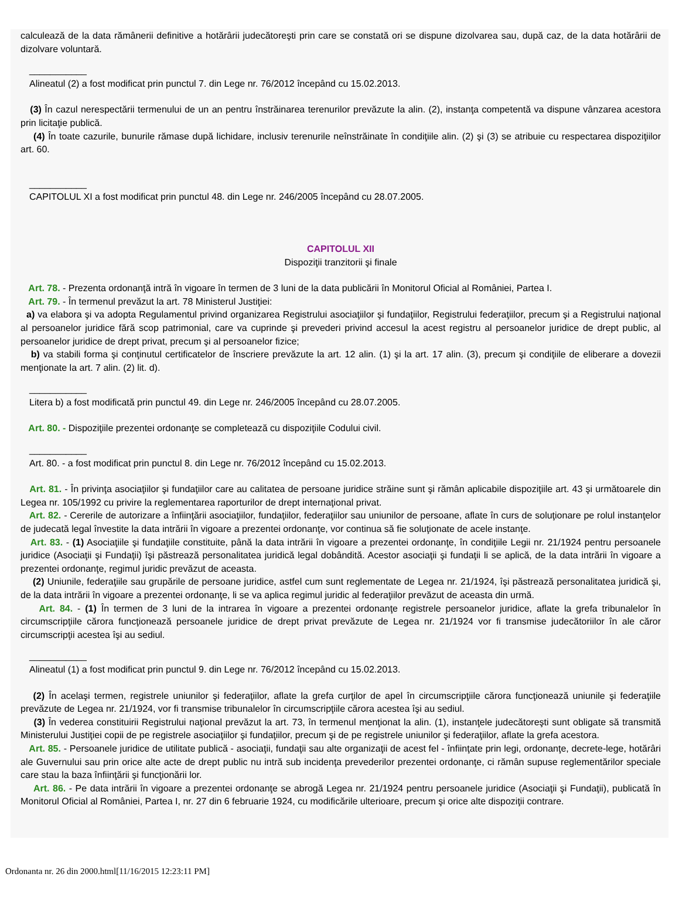calculează de la data rămânerii definitive a hotărârii judecătoreşti prin care se constată ori se dispune dizolvarea sau, după caz, de la data hotărârii de dizolvare voluntară.
___________
Alineatul (2) a fost modificat prin punctul 7. din Lege nr. 76/2012 începând cu 15.02.2013.
(3) În cazul nerespectării termenului de un an pentru înstrăinarea terenurilor prevăzute la alin. (2), instanţa competentă va dispune vânzarea acestora prin licitaţie publică.
(4) În toate cazurile, bunurile rămase după lichidare, inclusiv terenurile neînstrăinate în condiţiile alin. (2) şi (3) se atribuie cu respectarea dispoziţiilor art. 60.
___________
CAPITOLUL XI a fost modificat prin punctul 48. din Lege nr. 246/2005 începând cu 28.07.2005.
CAPITOLUL XII
Dispoziţii tranzitorii şi finale
Art. 78. - Prezenta ordonanţă intră în vigoare în termen de 3 luni de la data publicării în Monitorul Oficial al României, Partea I.
Art. 79. - În termenul prevăzut la art. 78 Ministerul Justiţiei:
a) va elabora şi va adopta Regulamentul privind organizarea Registrului asociaţiilor şi fundaţiilor, Registrului federaţiilor, precum şi a Registrului naţional al persoanelor juridice fără scop patrimonial, care va cuprinde şi prevederi privind accesul la acest registru al persoanelor juridice de drept public, al persoanelor juridice de drept privat, precum şi al persoanelor fizice;
b) va stabili forma şi conţinutul certificatelor de înscriere prevăzute la art. 12 alin. (1) şi la art. 17 alin. (3), precum şi condiţiile de eliberare a dovezii menţionate la art. 7 alin. (2) lit. d).
___________
Litera b) a fost modificată prin punctul 49. din Lege nr. 246/2005 începând cu 28.07.2005.
Art. 80. - Dispoziţiile prezentei ordonanţe se completează cu dispoziţiile Codului civil.
___________
Art. 80. - a fost modificat prin punctul 8. din Lege nr. 76/2012 începând cu 15.02.2013.
Art. 81. - În privinţa asociaţiilor şi fundaţiilor care au calitatea de persoane juridice străine sunt şi rămân aplicabile dispoziţiile art. 43 şi următoarele din Legea nr. 105/1992 cu privire la reglementarea raporturilor de drept internaţional privat.
Art. 82. - Cererile de autorizare a înfiinţării asociaţiilor, fundaţiilor, federaţiilor sau uniunilor de persoane, aflate în curs de soluţionare pe rolul instanţelor de judecată legal învestite la data intrării în vigoare a prezentei ordonanţe, vor continua să fie soluţionate de acele instanţe.
Art. 83. - (1) Asociaţiile şi fundaţiile constituite, până la data intrării în vigoare a prezentei ordonanţe, în condiţiile Legii nr. 21/1924 pentru persoanele juridice (Asociaţii şi Fundaţii) îşi păstrează personalitatea juridică legal dobândită. Acestor asociaţii şi fundaţii li se aplică, de la data intrării în vigoare a prezentei ordonanţe, regimul juridic prevăzut de aceasta.
(2) Uniunile, federaţiile sau grupările de persoane juridice, astfel cum sunt reglementate de Legea nr. 21/1924, îşi păstrează personalitatea juridică şi, de la data intrării în vigoare a prezentei ordonanţe, li se va aplica regimul juridic al federaţiilor prevăzut de aceasta din urmă.
Art. 84. - (1) În termen de 3 luni de la intrarea în vigoare a prezentei ordonanţe registrele persoanelor juridice, aflate la grefa tribunalelor în circumscripţiile cărora funcţionează persoanele juridice de drept privat prevăzute de Legea nr. 21/1924 vor fi transmise judecătoriilor în ale căror circumscripţii acestea îşi au sediul.
___________
Alineatul (1) a fost modificat prin punctul 9. din Lege nr. 76/2012 începând cu 15.02.2013.
(2) În acelaşi termen, registrele uniunilor şi federaţiilor, aflate la grefa curţilor de apel în circumscripţiile cărora funcţionează uniunile şi federaţiile prevăzute de Legea nr. 21/1924, vor fi transmise tribunalelor în circumscripţiile cărora acestea îşi au sediul.
(3) În vederea constituirii Registrului naţional prevăzut la art. 73, în termenul menţionat la alin. (1), instanţele judecătoreşti sunt obligate să transmită Ministerului Justiţiei copii de pe registrele asociaţiilor şi fundaţiilor, precum şi de pe registrele uniunilor şi federaţiilor, aflate la grefa acestora.
Art. 85. - Persoanele juridice de utilitate publică - asociaţii, fundaţii sau alte organizaţii de acest fel - înfiinţate prin legi, ordonanţe, decrete-lege, hotărâri ale Guvernului sau prin orice alte acte de drept public nu intră sub incidenţa prevederilor prezentei ordonanţe, ci rămân supuse reglementărilor speciale care stau la baza înfiinţării şi funcţionării lor.
Art. 86. - Pe data intrării în vigoare a prezentei ordonanţe se abrogă Legea nr. 21/1924 pentru persoanele juridice (Asociaţii şi Fundaţii), publicată în Monitorul Oficial al României, Partea I, nr. 27 din 6 februarie 1924, cu modificările ulterioare, precum şi orice alte dispoziţii contrare.
Ordonanta nr. 26 din 2000.html[11/16/2015 12:23:11 PM]